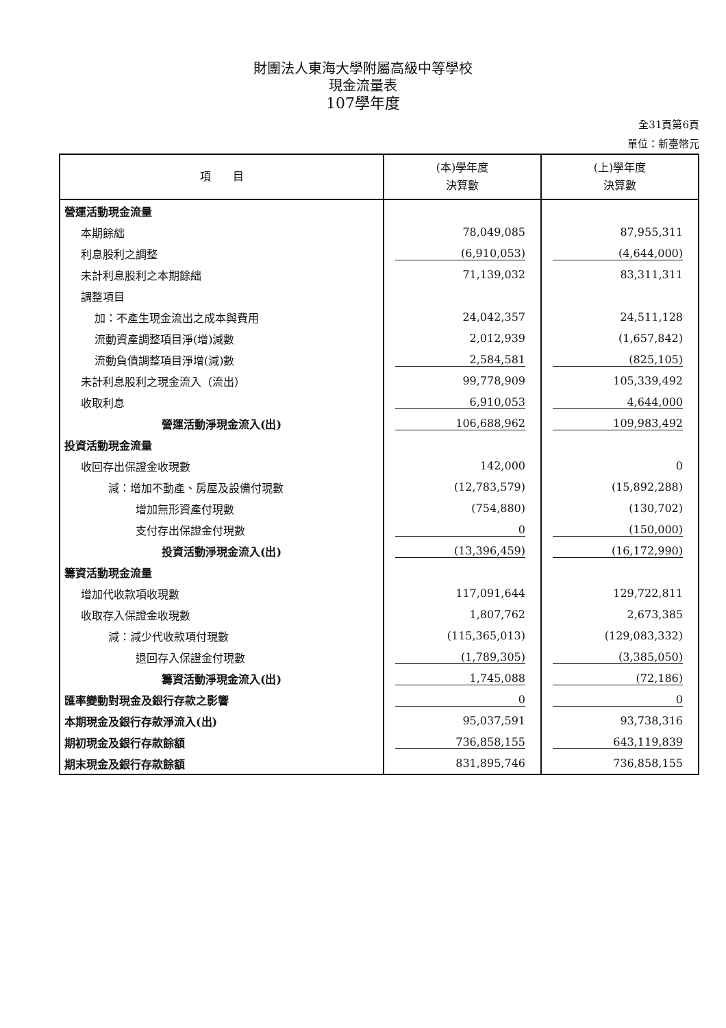財團法人東海大學附屬高級中等學校
現金流量表
107學年度
全31頁第6頁
單位：新臺幣元
| 項 目 | (本)學年度 決算數 | (上)學年度 決算數 |
| --- | --- | --- |
| 營運活動現金流量 | | |
| 本期餘絀 | 78,049,085 | 87,955,311 |
| 利息股利之調整 | (6,910,053) | (4,644,000) |
| 未計利息股利之本期餘絀 | 71,139,032 | 83,311,311 |
| 調整項目 | | |
| 加：不產生現金流出之成本與費用 | 24,042,357 | 24,511,128 |
| 流動資產調整項目淨(增)減數 | 2,012,939 | (1,657,842) |
| 流動負債調整項目淨增(減)數 | 2,584,581 | (825,105) |
| 未計利息股利之現金流入（流出） | 99,778,909 | 105,339,492 |
| 收取利息 | 6,910,053 | 4,644,000 |
| 營運活動淨現金流入(出) | 106,688,962 | 109,983,492 |
| 投資活動現金流量 | | |
| 收回存出保證金收現數 | 142,000 | 0 |
| 減：增加不動產、房屋及設備付現數 | (12,783,579) | (15,892,288) |
| 增加無形資產付現數 | (754,880) | (130,702) |
| 支付存出保證金付現數 | 0 | (150,000) |
| 投資活動淨現金流入(出) | (13,396,459) | (16,172,990) |
| 籌資活動現金流量 | | |
| 增加代收款項收現數 | 117,091,644 | 129,722,811 |
| 收取存入保證金收現數 | 1,807,762 | 2,673,385 |
| 減：減少代收款項付現數 | (115,365,013) | (129,083,332) |
| 退回存入保證金付現數 | (1,789,305) | (3,385,050) |
| 籌資活動淨現金流入(出) | 1,745,088 | (72,186) |
| 匯率變動對現金及銀行存款之影響 | 0 | 0 |
| 本期現金及銀行存款淨流入(出) | 95,037,591 | 93,738,316 |
| 期初現金及銀行存款餘額 | 736,858,155 | 643,119,839 |
| 期末現金及銀行存款餘額 | 831,895,746 | 736,858,155 |